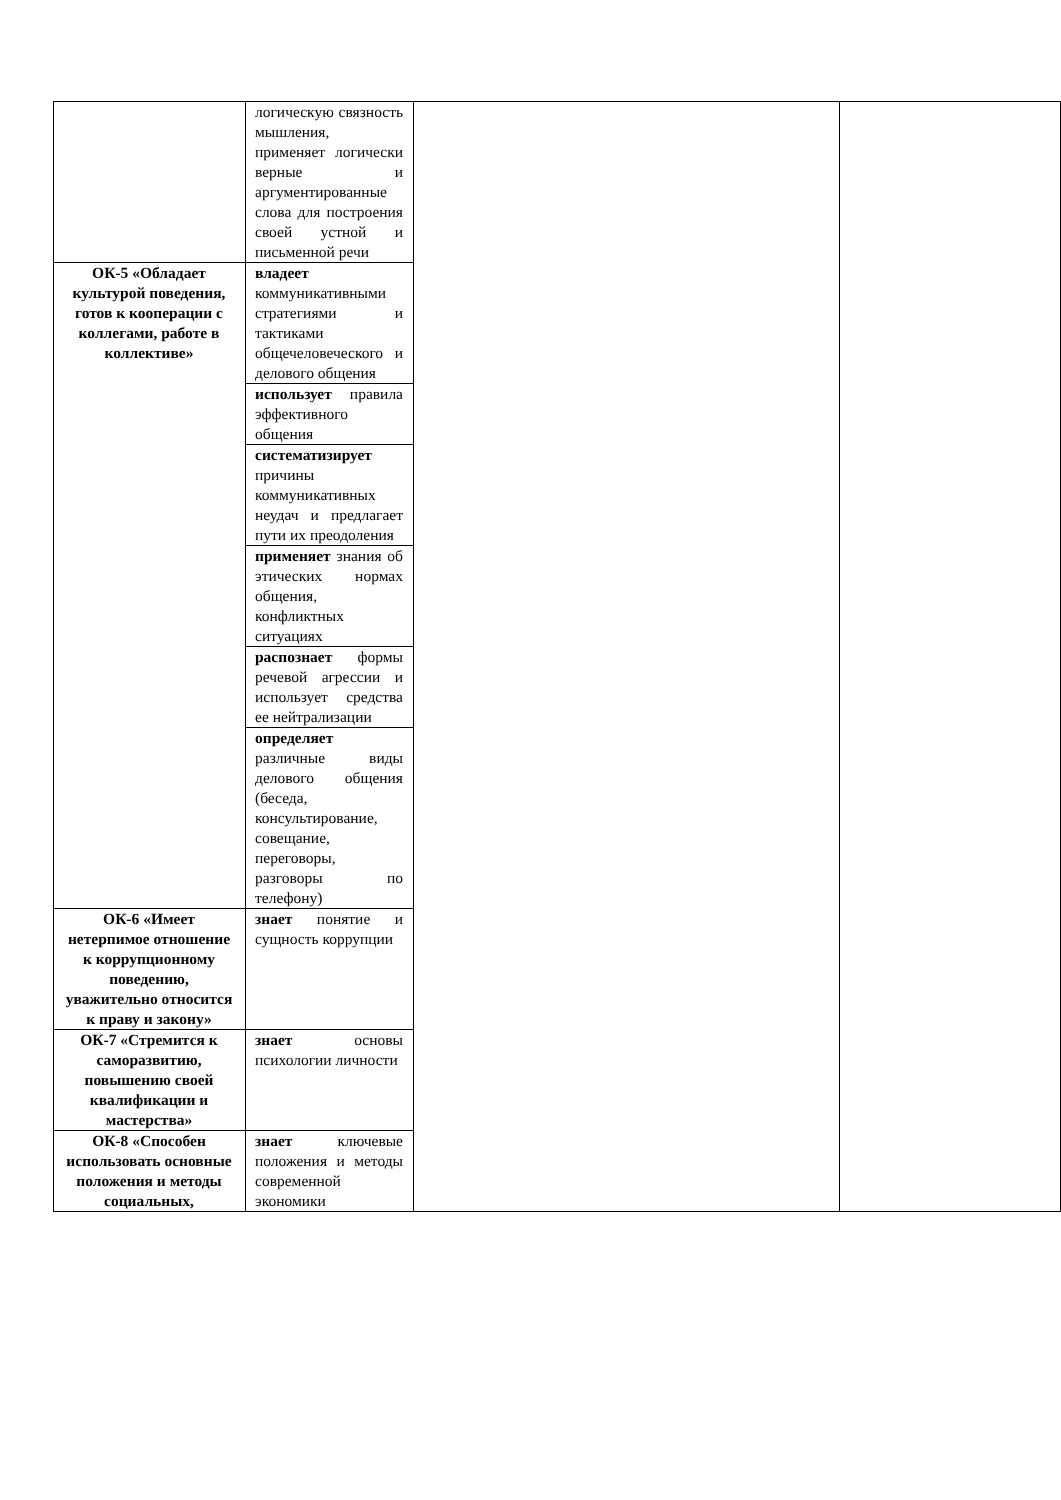| | логическую связность мышления, применяет логически верные и аргументированные слова для построения своей устной и письменной речи | | |
| ОК-5 «Обладает культурой поведения, готов к кооперации с коллегами, работе в коллективе» | владеет коммуникативными стратегиями и тактиками общечеловеческого и делового общения | | |
| | использует правила эффективного общения | | |
| | систематизирует причины коммуникативных неудач и предлагает пути их преодоления | | |
| | применяет знания об этических нормах общения, конфликтных ситуациях | | |
| | распознает формы речевой агрессии и использует средства ее нейтрализации | | |
| | определяет различные виды делового общения (беседа, консультирование, совещание, переговоры, разговоры по телефону) | | |
| ОК-6 «Имеет нетерпимое отношение к коррупционному поведению, уважительно относится к праву и закону» | знает понятие и сущность коррупции | | |
| ОК-7 «Стремится к саморазвитию, повышению своей квалификации и мастерства» | знает основы психологии личности | | |
| ОК-8 «Способен использовать основные положения и методы социальных, | знает ключевые положения и методы современной экономики | | |